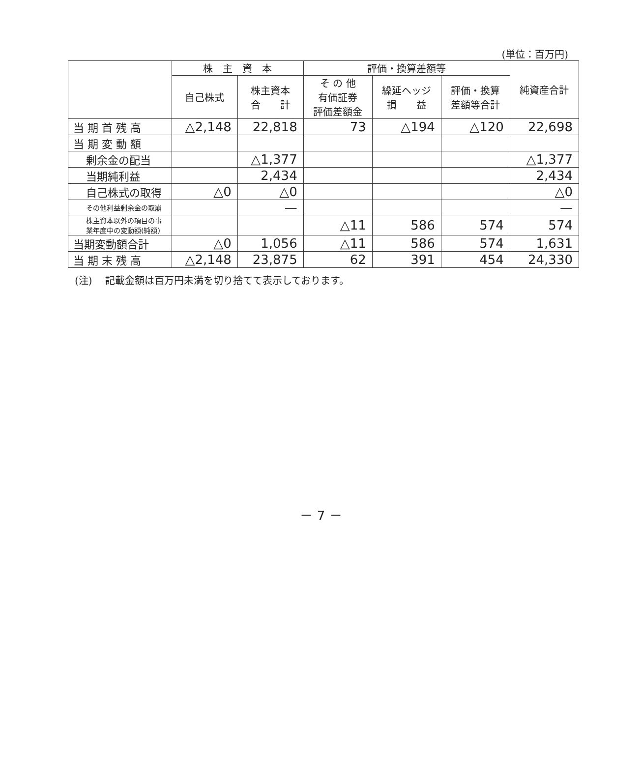(単位：百万円)
| | 株 主 資 本 | | 評価・換算差額等 | | | 純資産合計 |
| --- | --- | --- | --- | --- | --- | --- |
| | 自己株式 | 株主資本 合 計 | そ の 他 有価証券 評価差額金 | 繰延ヘッジ 損 益 | 評価・換算 差額等合計 | |
| 当 期 首 残 高 | △2,148 | 22,818 | 73 | △194 | △120 | 22,698 |
| 当 期 変 動 額 | | | | | | |
| 剰余金の配当 | | △1,377 | | | | △1,377 |
| 当期純利益 | | 2,434 | | | | 2,434 |
| 自己株式の取得 | △0 | △0 | | | | △0 |
| その他利益剰余金の取崩 | | — | | | | — |
| 株主資本以外の項目の事 業年度中の変動額(純額) | | | △11 | 586 | 574 | 574 |
| 当期変動額合計 | △0 | 1,056 | △11 | 586 | 574 | 1,631 |
| 当 期 末 残 高 | △2,148 | 23,875 | 62 | 391 | 454 | 24,330 |
(注)　 記載金額は百万円未満を切り捨てて表示しております。
－ 7 －